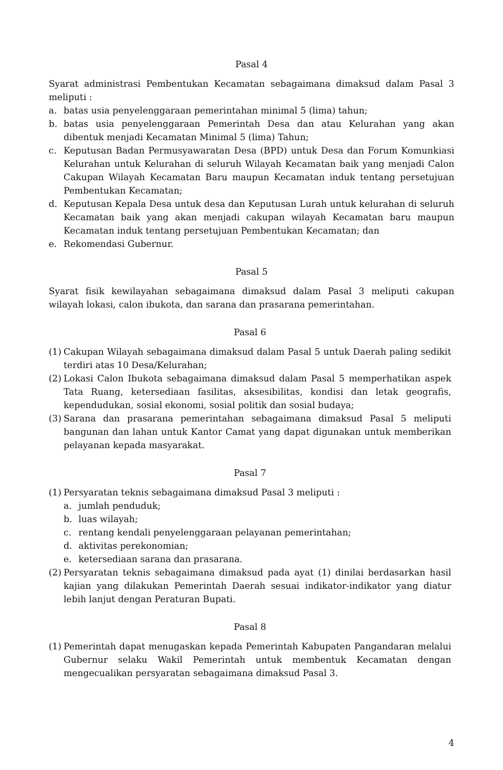Pasal 4
Syarat administrasi Pembentukan Kecamatan sebagaimana dimaksud dalam Pasal 3 meliputi :
a. batas usia penyelenggaraan pemerintahan minimal 5 (lima) tahun;
b. batas usia penyelenggaraan Pemerintah Desa dan atau Kelurahan yang akan dibentuk menjadi Kecamatan Minimal 5 (lima) Tahun;
c. Keputusan Badan Permusyawaratan Desa (BPD) untuk Desa dan Forum Komunkiasi Kelurahan untuk Kelurahan di seluruh Wilayah Kecamatan baik yang menjadi Calon Cakupan Wilayah Kecamatan Baru maupun Kecamatan induk tentang persetujuan Pembentukan Kecamatan;
d. Keputusan Kepala Desa untuk desa dan Keputusan Lurah untuk kelurahan di seluruh Kecamatan baik yang akan menjadi cakupan wilayah Kecamatan baru maupun Kecamatan induk tentang persetujuan Pembentukan Kecamatan; dan
e. Rekomendasi Gubernur.
Pasal 5
Syarat fisik kewilayahan sebagaimana dimaksud dalam Pasal 3 meliputi cakupan wilayah lokasi, calon ibukota, dan sarana dan prasarana pemerintahan.
Pasal 6
(1) Cakupan Wilayah sebagaimana dimaksud dalam Pasal 5 untuk Daerah paling sedikit terdiri atas 10 Desa/Kelurahan;
(2) Lokasi Calon Ibukota sebagaimana dimaksud dalam Pasal 5 memperhatikan aspek Tata Ruang, ketersediaan fasilitas, aksesibilitas, kondisi dan letak geografis, kependudukan, sosial ekonomi, sosial politik dan sosial budaya;
(3) Sarana dan prasarana pemerintahan sebagaimana dimaksud Pasal 5 meliputi bangunan dan lahan untuk Kantor Camat yang dapat digunakan untuk memberikan pelayanan kepada masyarakat.
Pasal 7
(1) Persyaratan teknis sebagaimana dimaksud Pasal 3 meliputi :
a. jumlah penduduk;
b. luas wilayah;
c. rentang kendali penyelenggaraan pelayanan pemerintahan;
d. aktivitas perekonomian;
e. ketersediaan sarana dan prasarana.
(2) Persyaratan teknis sebagaimana dimaksud pada ayat (1) dinilai berdasarkan hasil kajian yang dilakukan Pemerintah Daerah sesuai indikator-indikator yang diatur lebih lanjut dengan Peraturan Bupati.
Pasal 8
(1) Pemerintah dapat menugaskan kepada Pemerintah Kabupaten Pangandaran melalui Gubernur selaku Wakil Pemerintah untuk membentuk Kecamatan dengan mengecualikan persyaratan sebagaimana dimaksud Pasal 3.
4